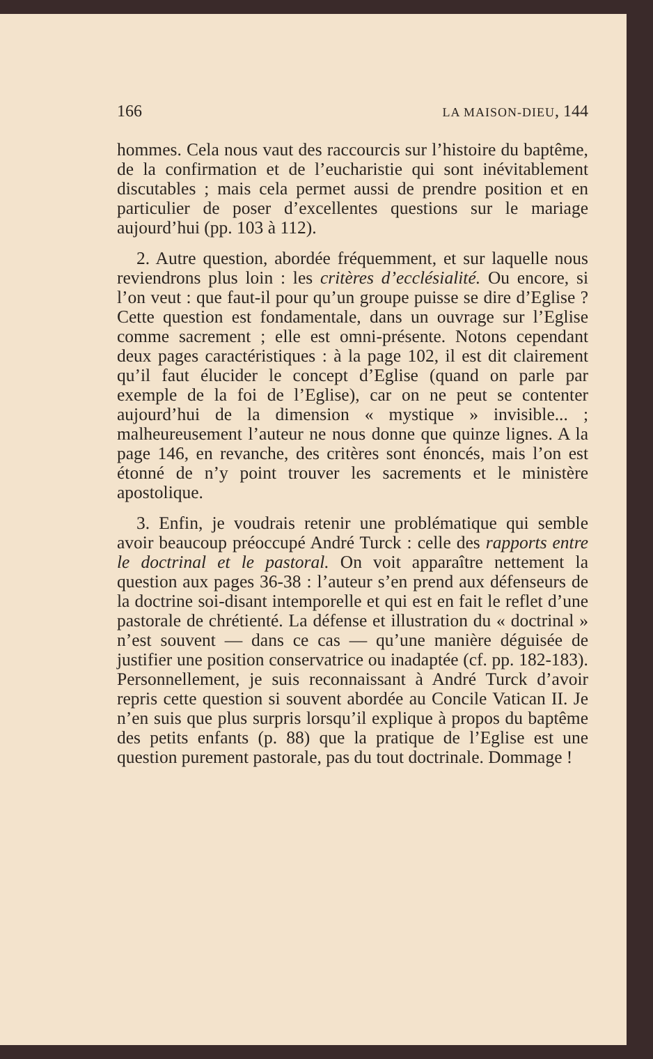166 LA MAISON-DIEU, 144
hommes. Cela nous vaut des raccourcis sur l’histoire du baptême, de la confirmation et de l’eucharistie qui sont inévitablement discutables ; mais cela permet aussi de prendre position et en particulier de poser d’excellentes questions sur le mariage aujourd’hui (pp. 103 à 112).
2. Autre question, abordée fréquemment, et sur laquelle nous reviendrons plus loin : les critères d’ecclésialité. Ou encore, si l’on veut : que faut-il pour qu’un groupe puisse se dire d’Eglise ? Cette question est fondamentale, dans un ouvrage sur l’Eglise comme sacrement ; elle est omni-présente. Notons cependant deux pages caractéristiques : à la page 102, il est dit clairement qu’il faut élucider le concept d’Eglise (quand on parle par exemple de la foi de l’Eglise), car on ne peut se contenter aujourd’hui de la dimension « mystique » invisible... ; malheureusement l’auteur ne nous donne que quinze lignes. A la page 146, en revanche, des critères sont énoncés, mais l’on est étonné de n’y point trouver les sacrements et le ministère apostolique.
3. Enfin, je voudrais retenir une problématique qui semble avoir beaucoup préoccupé André Turck : celle des rapports entre le doctrinal et le pastoral. On voit apparaître nettement la question aux pages 36-38 : l’auteur s’en prend aux défenseurs de la doctrine soi-disant intemporelle et qui est en fait le reflet d’une pastorale de chrétienté. La défense et illustration du « doctrinal » n’est souvent — dans ce cas — qu’une manière déguisée de justifier une position conservatrice ou inadaptée (cf. pp. 182-183). Personnellement, je suis reconnaissant à André Turck d’avoir repris cette question si souvent abordée au Concile Vatican II. Je n’en suis que plus surpris lorsqu’il explique à propos du baptême des petits enfants (p. 88) que la pratique de l’Eglise est une question purement pastorale, pas du tout doctrinale. Dommage !